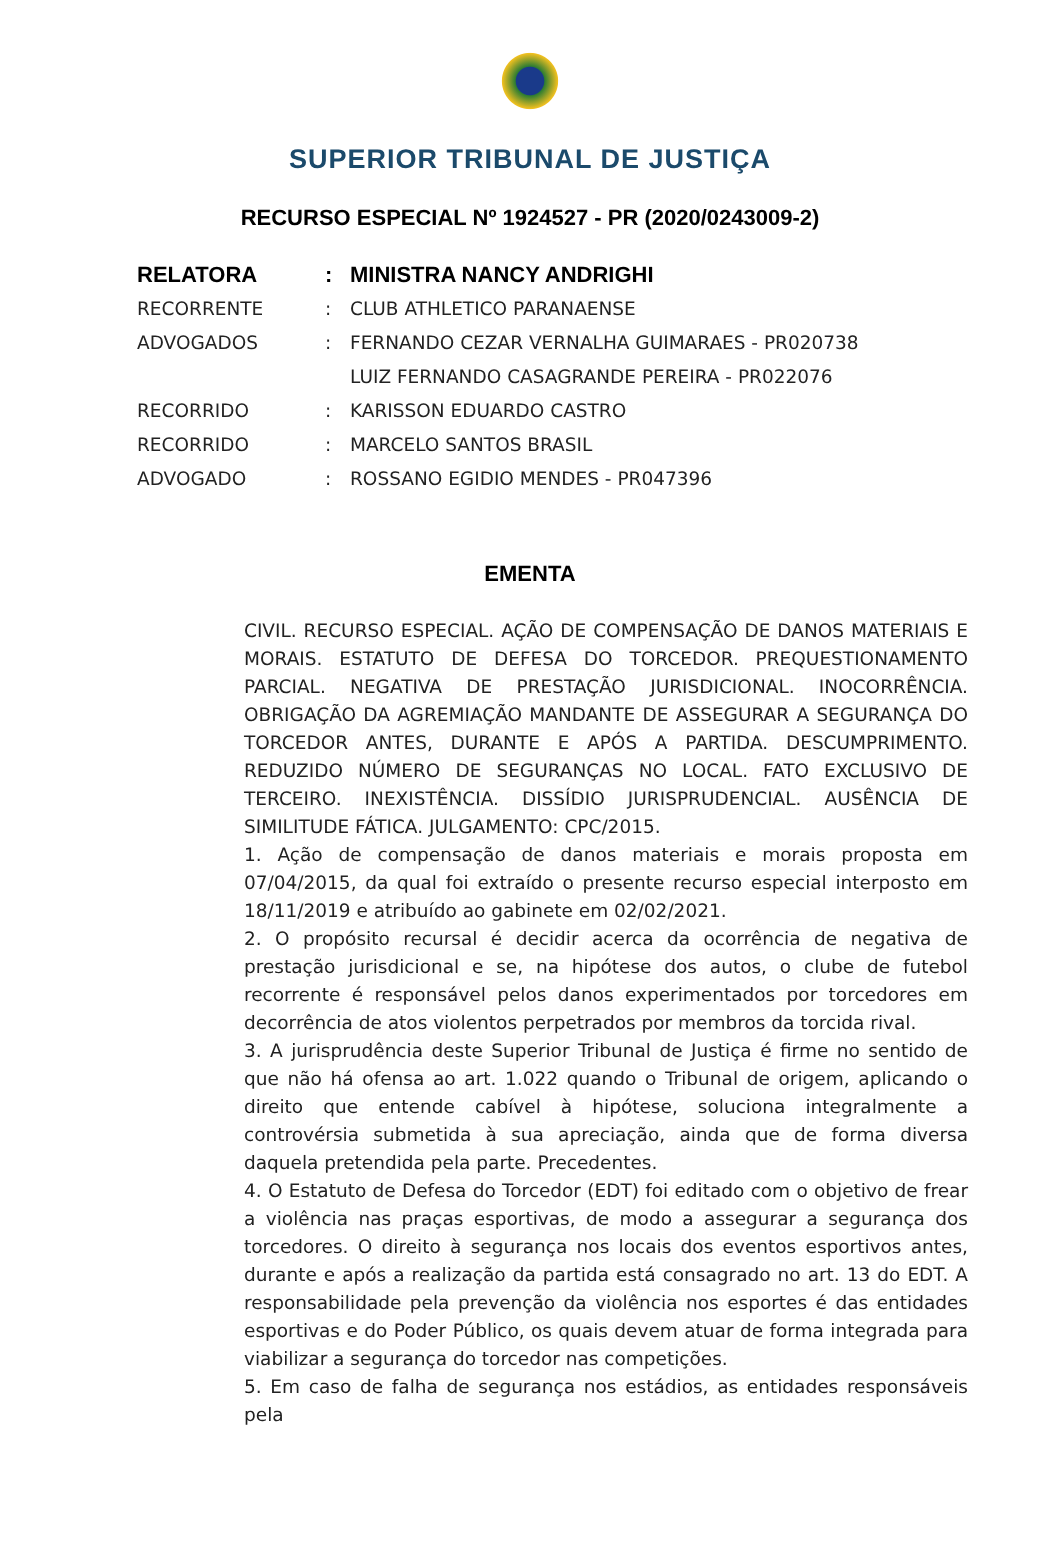SUPERIOR TRIBUNAL DE JUSTIÇA
RECURSO ESPECIAL Nº 1924527 - PR (2020/0243009-2)
| RELATORA | : | MINISTRA NANCY ANDRIGHI |
| RECORRENTE | : | CLUB ATHLETICO PARANAENSE |
| ADVOGADOS | : | FERNANDO CEZAR VERNALHA GUIMARAES - PR020738 |
| | | LUIZ FERNANDO CASAGRANDE PEREIRA - PR022076 |
| RECORRIDO | : | KARISSON EDUARDO CASTRO |
| RECORRIDO | : | MARCELO SANTOS BRASIL |
| ADVOGADO | : | ROSSANO EGIDIO MENDES - PR047396 |
EMENTA
CIVIL. RECURSO ESPECIAL. AÇÃO DE COMPENSAÇÃO DE DANOS MATERIAIS E MORAIS. ESTATUTO DE DEFESA DO TORCEDOR. PREQUESTIONAMENTO PARCIAL. NEGATIVA DE PRESTAÇÃO JURISDICIONAL. INOCORRÊNCIA. OBRIGAÇÃO DA AGREMIAÇÃO MANDANTE DE ASSEGURAR A SEGURANÇA DO TORCEDOR ANTES, DURANTE E APÓS A PARTIDA. DESCUMPRIMENTO. REDUZIDO NÚMERO DE SEGURANÇAS NO LOCAL. FATO EXCLUSIVO DE TERCEIRO. INEXISTÊNCIA. DISSÍDIO JURISPRUDENCIAL. AUSÊNCIA DE SIMILITUDE FÁTICA. JULGAMENTO: CPC/2015.
1. Ação de compensação de danos materiais e morais proposta em 07/04/2015, da qual foi extraído o presente recurso especial interposto em 18/11/2019 e atribuído ao gabinete em 02/02/2021.
2. O propósito recursal é decidir acerca da ocorrência de negativa de prestação jurisdicional e se, na hipótese dos autos, o clube de futebol recorrente é responsável pelos danos experimentados por torcedores em decorrência de atos violentos perpetrados por membros da torcida rival.
3. A jurisprudência deste Superior Tribunal de Justiça é firme no sentido de que não há ofensa ao art. 1.022 quando o Tribunal de origem, aplicando o direito que entende cabível à hipótese, soluciona integralmente a controvérsia submetida à sua apreciação, ainda que de forma diversa daquela pretendida pela parte. Precedentes.
4. O Estatuto de Defesa do Torcedor (EDT) foi editado com o objetivo de frear a violência nas praças esportivas, de modo a assegurar a segurança dos torcedores. O direito à segurança nos locais dos eventos esportivos antes, durante e após a realização da partida está consagrado no art. 13 do EDT. A responsabilidade pela prevenção da violência nos esportes é das entidades esportivas e do Poder Público, os quais devem atuar de forma integrada para viabilizar a segurança do torcedor nas competições.
5. Em caso de falha de segurança nos estádios, as entidades responsáveis pela